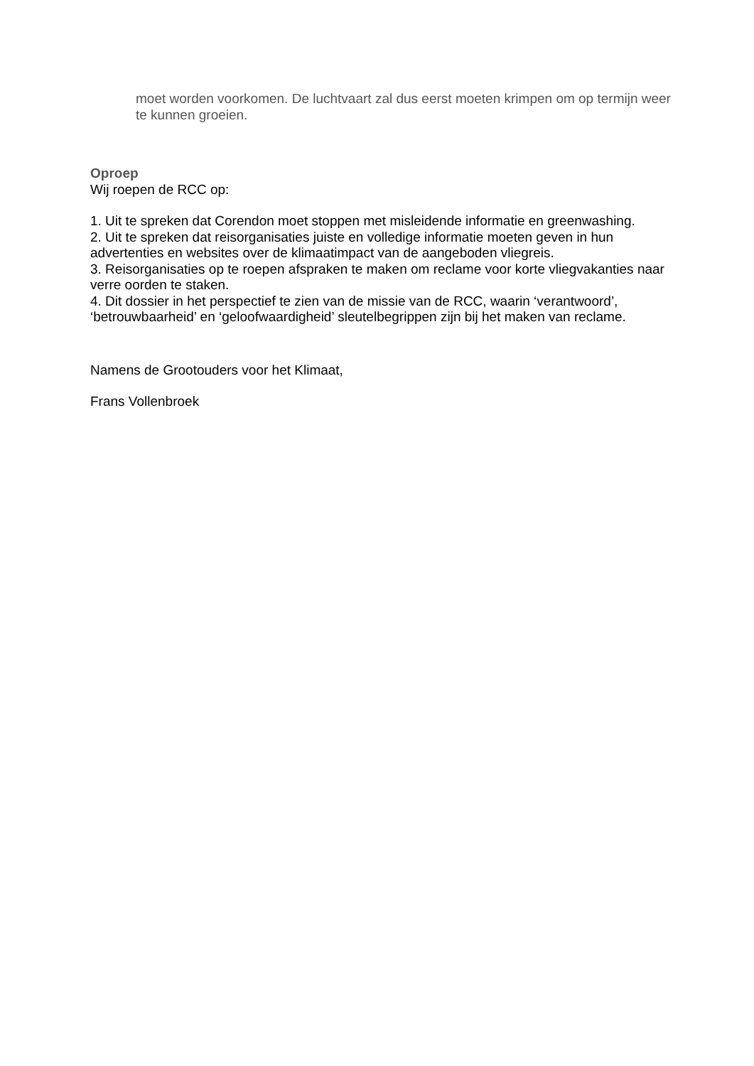moet worden voorkomen. De luchtvaart zal dus eerst moeten krimpen om op termijn weer te kunnen groeien.
Oproep
Wij roepen de RCC op:
1. Uit te spreken dat Corendon moet stoppen met misleidende informatie en greenwashing.
2. Uit te spreken dat reisorganisaties juiste en volledige informatie moeten geven in hun advertenties en websites over de klimaatimpact van de aangeboden vliegreis.
3. Reisorganisaties op te roepen afspraken te maken om reclame voor korte vliegvakanties naar verre oorden te staken.
4. Dit dossier in het perspectief te zien van de missie van de RCC, waarin ‘verantwoord’, ‘betrouwbaarheid’ en ‘geloofwaardigheid’ sleutelbegrippen zijn bij het maken van reclame.
Namens de Grootouders voor het Klimaat,
Frans Vollenbroek